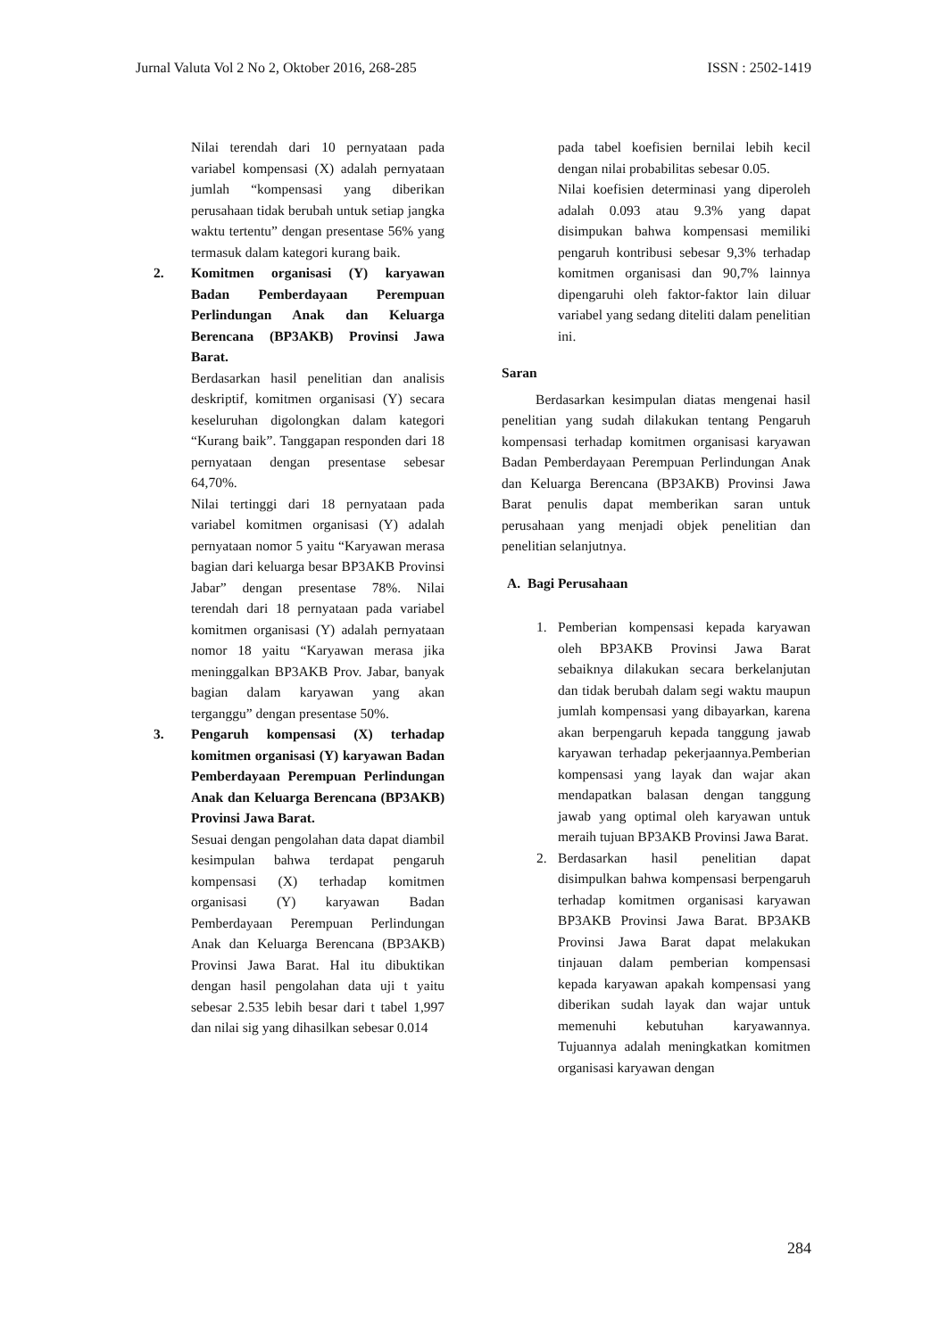Jurnal Valuta Vol 2 No 2, Oktober 2016, 268-285 ISSN : 2502-1419
Nilai terendah dari 10 pernyataan pada variabel kompensasi (X) adalah pernyataan jumlah “kompensasi yang diberikan perusahaan tidak berubah untuk setiap jangka waktu tertentu” dengan presentase 56% yang termasuk dalam kategori kurang baik.
2. Komitmen organisasi (Y) karyawan Badan Pemberdayaan Perempuan Perlindungan Anak dan Keluarga Berencana (BP3AKB) Provinsi Jawa Barat.
Berdasarkan hasil penelitian dan analisis deskriptif, komitmen organisasi (Y) secara keseluruhan digolongkan dalam kategori “Kurang baik”. Tanggapan responden dari 18 pernyataan dengan presentase sebesar 64,70%.
Nilai tertinggi dari 18 pernyataan pada variabel komitmen organisasi (Y) adalah pernyataan nomor 5 yaitu “Karyawan merasa bagian dari keluarga besar BP3AKB Provinsi Jabar” dengan presentase 78%. Nilai terendah dari 18 pernyataan pada variabel komitmen organisasi (Y) adalah pernyataan nomor 18 yaitu “Karyawan merasa jika meninggalkan BP3AKB Prov. Jabar, banyak bagian dalam karyawan yang akan terganggu” dengan presentase 50%.
3. Pengaruh kompensasi (X) terhadap komitmen organisasi (Y) karyawan Badan Pemberdayaan Perempuan Perlindungan Anak dan Keluarga Berencana (BP3AKB) Provinsi Jawa Barat.
Sesuai dengan pengolahan data dapat diambil kesimpulan bahwa terdapat pengaruh kompensasi (X) terhadap komitmen organisasi (Y) karyawan Badan Pemberdayaan Perempuan Perlindungan Anak dan Keluarga Berencana (BP3AKB) Provinsi Jawa Barat. Hal itu dibuktikan dengan hasil pengolahan data uji t yaitu sebesar 2.535 lebih besar dari t tabel 1,997 dan nilai sig yang dihasilkan sebesar 0.014
pada tabel koefisien bernilai lebih kecil dengan nilai probabilitas sebesar 0.05.
Nilai koefisien determinasi yang diperoleh adalah 0.093 atau 9.3% yang dapat disimpukan bahwa kompensasi memiliki pengaruh kontribusi sebesar 9,3% terhadap komitmen organisasi dan 90,7% lainnya dipengaruhi oleh faktor-faktor lain diluar variabel yang sedang diteliti dalam penelitian ini.
Saran
Berdasarkan kesimpulan diatas mengenai hasil penelitian yang sudah dilakukan tentang Pengaruh kompensasi terhadap komitmen organisasi karyawan Badan Pemberdayaan Perempuan Perlindungan Anak dan Keluarga Berencana (BP3AKB) Provinsi Jawa Barat penulis dapat memberikan saran untuk perusahaan yang menjadi objek penelitian dan penelitian selanjutnya.
A. Bagi Perusahaan
1. Pemberian kompensasi kepada karyawan oleh BP3AKB Provinsi Jawa Barat sebaiknya dilakukan secara berkelanjutan dan tidak berubah dalam segi waktu maupun jumlah kompensasi yang dibayarkan, karena akan berpengaruh kepada tanggung jawab karyawan terhadap pekerjaannya.Pemberian kompensasi yang layak dan wajar akan mendapatkan balasan dengan tanggung jawab yang optimal oleh karyawan untuk meraih tujuan BP3AKB Provinsi Jawa Barat.
2. Berdasarkan hasil penelitian dapat disimpulkan bahwa kompensasi berpengaruh terhadap komitmen organisasi karyawan BP3AKB Provinsi Jawa Barat. BP3AKB Provinsi Jawa Barat dapat melakukan tinjauan dalam pemberian kompensasi kepada karyawan apakah kompensasi yang diberikan sudah layak dan wajar untuk memenuhi kebutuhan karyawannya. Tujuannya adalah meningkatkan komitmen organisasi karyawan dengan
284